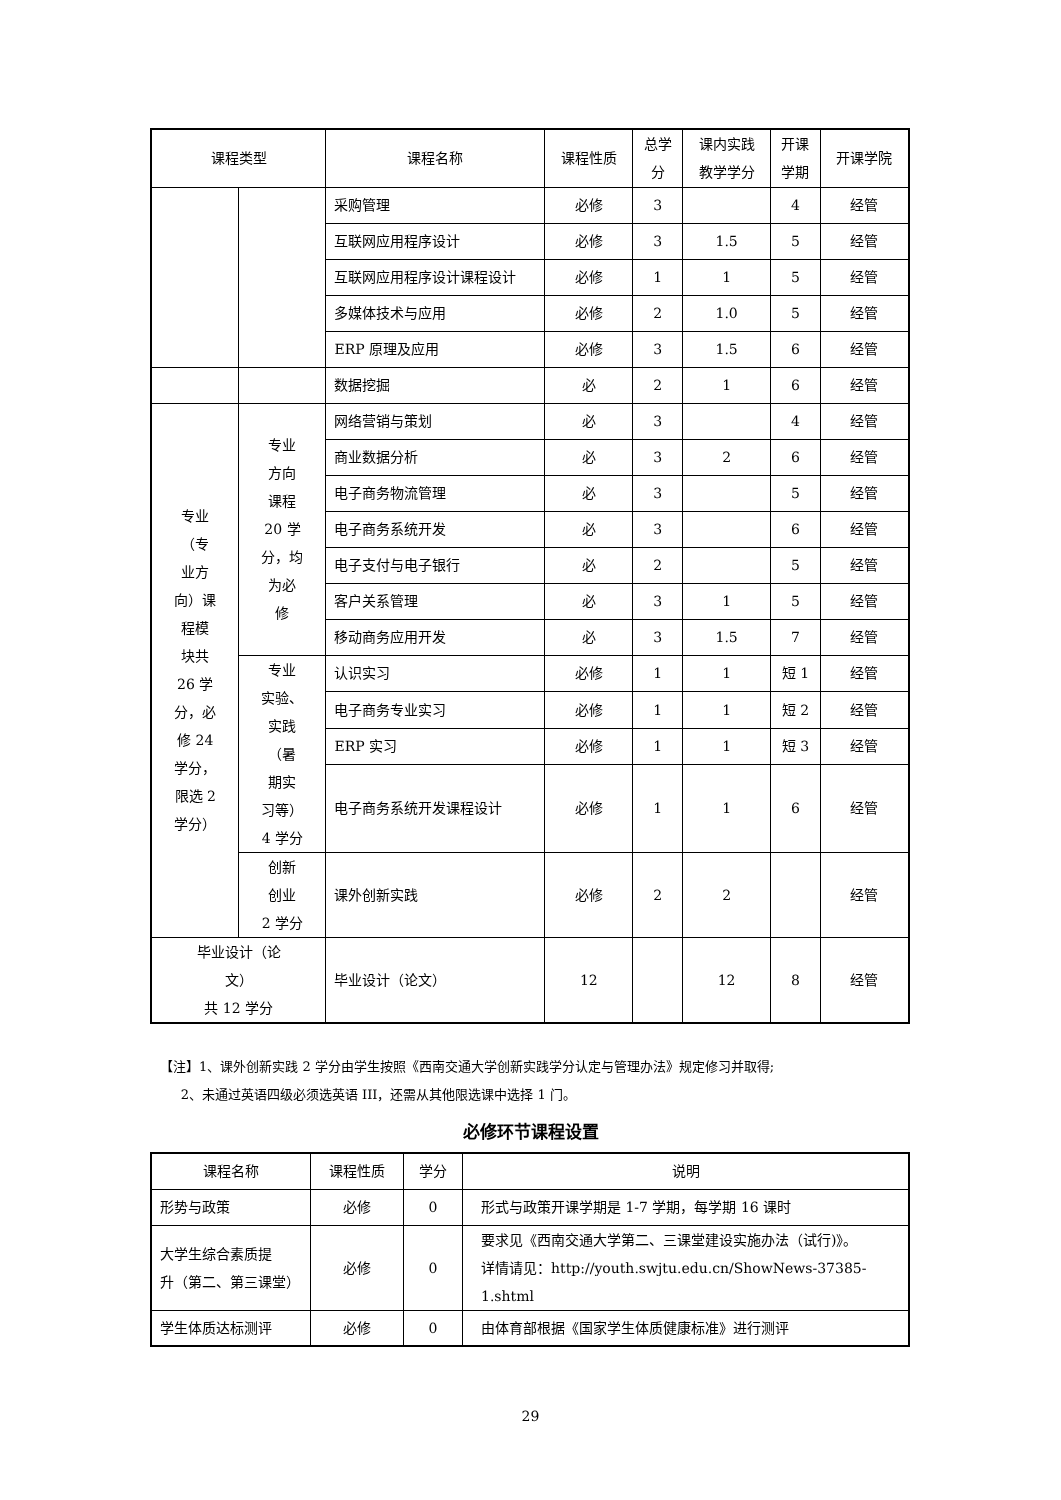| 课程类型 | | 课程名称 | 课程性质 | 总学 分 | 课内实践 教学学分 | 开课 学期 | 开课学院 |
| --- | --- | --- | --- | --- | --- | --- | --- |
| | | 采购管理 | 必修 | 3 | | 4 | 经管 |
| | | 互联网应用程序设计 | 必修 | 3 | 1.5 | 5 | 经管 |
| | | 互联网应用程序设计课程设计 | 必修 | 1 | 1 | 5 | 经管 |
| | | 多媒体技术与应用 | 必修 | 2 | 1.0 | 5 | 经管 |
| | | ERP 原理及应用 | 必修 | 3 | 1.5 | 6 | 经管 |
| | | 数据挖掘 | 必 | 2 | 1 | 6 | 经管 |
| 专业 （专 业方 向）课 程模 块共 26 学 分，必 修 24 学分， 限选 2 学分） | 专业 方向 课程 20 学 分，均 为必 修 | 网络营销与策划 | 必 | 3 | | 4 | 经管 |
| | | 商业数据分析 | 必 | 3 | 2 | 6 | 经管 |
| | | 电子商务物流管理 | 必 | 3 | | 5 | 经管 |
| | | 电子商务系统开发 | 必 | 3 | | 6 | 经管 |
| | | 电子支付与电子银行 | 必 | 2 | | 5 | 经管 |
| | | 客户关系管理 | 必 | 3 | 1 | 5 | 经管 |
| | | 移动商务应用开发 | 必 | 3 | 1.5 | 7 | 经管 |
| | 专业 实验、 实践 （暑 期实 习等） 4 学分 | 认识实习 | 必修 | 1 | 1 | 短 1 | 经管 |
| | | 电子商务专业实习 | 必修 | 1 | 1 | 短 2 | 经管 |
| | | ERP 实习 | 必修 | 1 | 1 | 短 3 | 经管 |
| | | 电子商务系统开发课程设计 | 必修 | 1 | 1 | 6 | 经管 |
| | 创新 创业 2 学分 | 课外创新实践 | 必修 | 2 | 2 | | 经管 |
| 毕业设计（论 文） 共 12 学分 | | 毕业设计（论文） | 12 | | 12 | 8 | 经管 |
【注】1、课外创新实践 2 学分由学生按照《西南交通大学创新实践学分认定与管理办法》规定修习并取得;
2、未通过英语四级必须选英语 III，还需从其他限选课中选择 1 门。
必修环节课程设置
| 课程名称 | 课程性质 | 学分 | 说明 |
| --- | --- | --- | --- |
| 形势与政策 | 必修 | 0 | 形式与政策开课学期是 1-7 学期，每学期 16 课时 |
| 大学生综合素质提 升（第二、第三课堂） | 必修 | 0 | 要求见《西南交通大学第二、三课堂建设实施办法（试行)》。 详情请见：http://youth.swjtu.edu.cn/ShowNews-37385-1.shtml |
| 学生体质达标测评 | 必修 | 0 | 由体育部根据《国家学生体质健康标准》进行测评 |
29